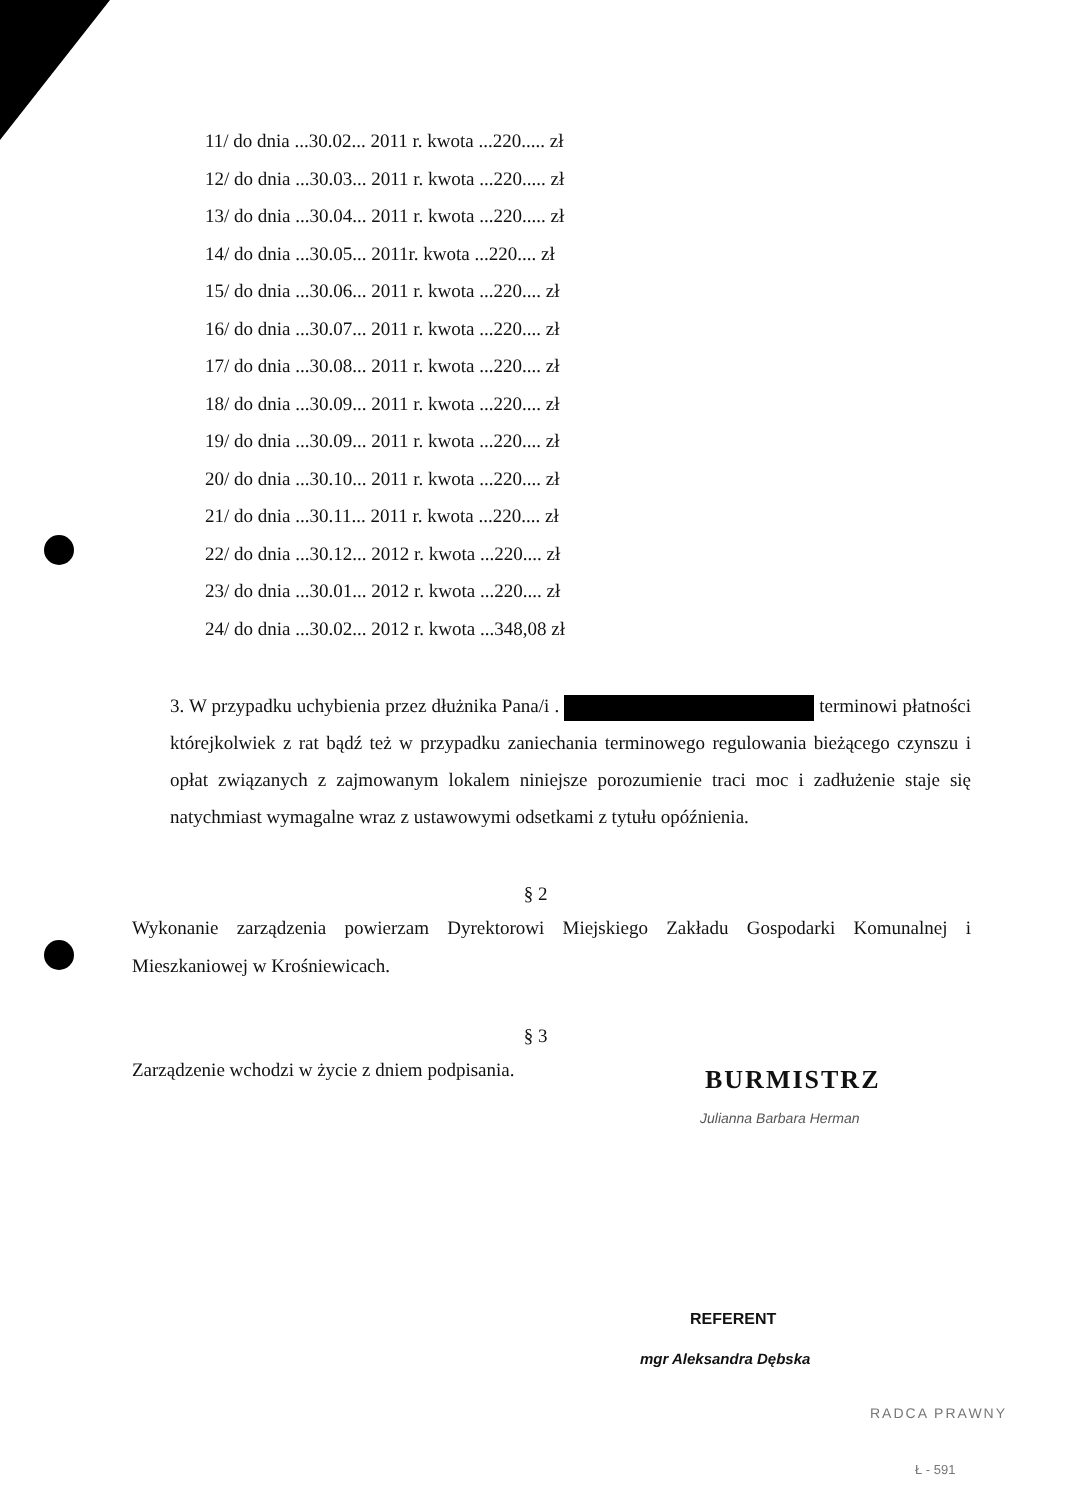11/ do dnia ...30.02... 2011 r. kwota ...220..... zł
12/ do dnia ...30.03... 2011 r. kwota ...220..... zł
13/ do dnia ...30.04... 2011 r. kwota ...220..... zł
14/ do dnia ...30.05... 2011r. kwota ...220.... zł
15/ do dnia ...30.06... 2011 r. kwota ...220.... zł
16/ do dnia ...30.07... 2011 r. kwota ...220.... zł
17/ do dnia ...30.08... 2011 r. kwota ...220.... zł
18/ do dnia ...30.09... 2011 r. kwota ...220.... zł
19/ do dnia ...30.09... 2011 r. kwota ...220.... zł
20/ do dnia ...30.10... 2011 r. kwota ...220.... zł
21/ do dnia ...30.11... 2011 r. kwota ...220.... zł
22/ do dnia ...30.12... 2012 r. kwota ...220.... zł
23/ do dnia ...30.01... 2012 r. kwota ...220.... zł
24/ do dnia ...30.02... 2012 r. kwota ...348,08 zł
3. W przypadku uchybienia przez dłużnika Pana/i . terminowi płatności którejkolwiek z rat bądź też w przypadku zaniechania terminowego regulowania bieżącego czynszu i opłat związanych z zajmowanym lokalem niniejsze porozumienie traci moc i zadłużenie staje się natychmiast wymagalne wraz z ustawowymi odsetkami z tytułu opóźnienia.
§ 2
Wykonanie zarządzenia powierzam Dyrektorowi Miejskiego Zakładu Gospodarki Komunalnej i Mieszkaniowej w Krośniewicach.
§ 3
Zarządzenie wchodzi w życie z dniem podpisania.
BURMISTRZ
Julianna Barbara Herman
REFERENT
mgr Aleksandra Dębska
RADCA PRAWNY
Ł - 591